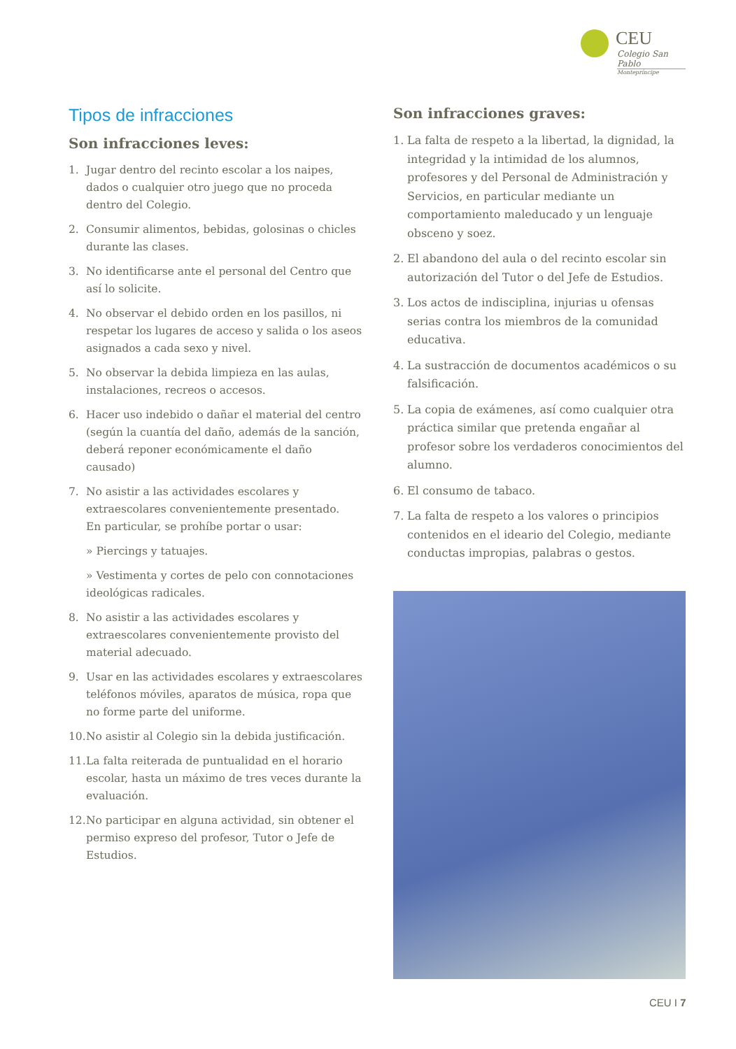CEU
Colegio San Pablo
Montepríncipe
Tipos de infracciones
Son infracciones leves:
1. Jugar dentro del recinto escolar a los naipes, dados o cualquier otro juego que no proceda dentro del Colegio.
2. Consumir alimentos, bebidas, golosinas o chicles durante las clases.
3. No identificarse ante el personal del Centro que así lo solicite.
4. No observar el debido orden en los pasillos, ni respetar los lugares de acceso y salida o los aseos asignados a cada sexo y nivel.
5. No observar la debida limpieza en las aulas, instalaciones, recreos o accesos.
6. Hacer uso indebido o dañar el material del centro (según la cuantía del daño, además de la sanción, deberá reponer económicamente el daño causado)
7. No asistir a las actividades escolares y extraescolares convenientemente presentado.
En particular, se prohíbe portar o usar:
» Piercings y tatuajes.
» Vestimenta y cortes de pelo con connotaciones ideológicas radicales.
8. No asistir a las actividades escolares y extraescolares convenientemente provisto del material adecuado.
9. Usar en las actividades escolares y extraescolares teléfonos móviles, aparatos de música, ropa que no forme parte del uniforme.
10. No asistir al Colegio sin la debida justificación.
11. La falta reiterada de puntualidad en el horario escolar, hasta un máximo de tres veces durante la evaluación.
12. No participar en alguna actividad, sin obtener el permiso expreso del profesor, Tutor o Jefe de Estudios.
Son infracciones graves:
1. La falta de respeto a la libertad, la dignidad, la integridad y la intimidad de los alumnos, profesores y del Personal de Administración y Servicios, en particular mediante un comportamiento maleducado y un lenguaje obsceno y soez.
2. El abandono del aula o del recinto escolar sin autorización del Tutor o del Jefe de Estudios.
3. Los actos de indisciplina, injurias u ofensas serias contra los miembros de la comunidad educativa.
4. La sustracción de documentos académicos o su falsificación.
5. La copia de exámenes, así como cualquier otra práctica similar que pretenda engañar al profesor sobre los verdaderos conocimientos del alumno.
6. El consumo de tabaco.
7. La falta de respeto a los valores o principios contenidos en el ideario del Colegio, mediante conductas impropias, palabras o gestos.
CEU I 7